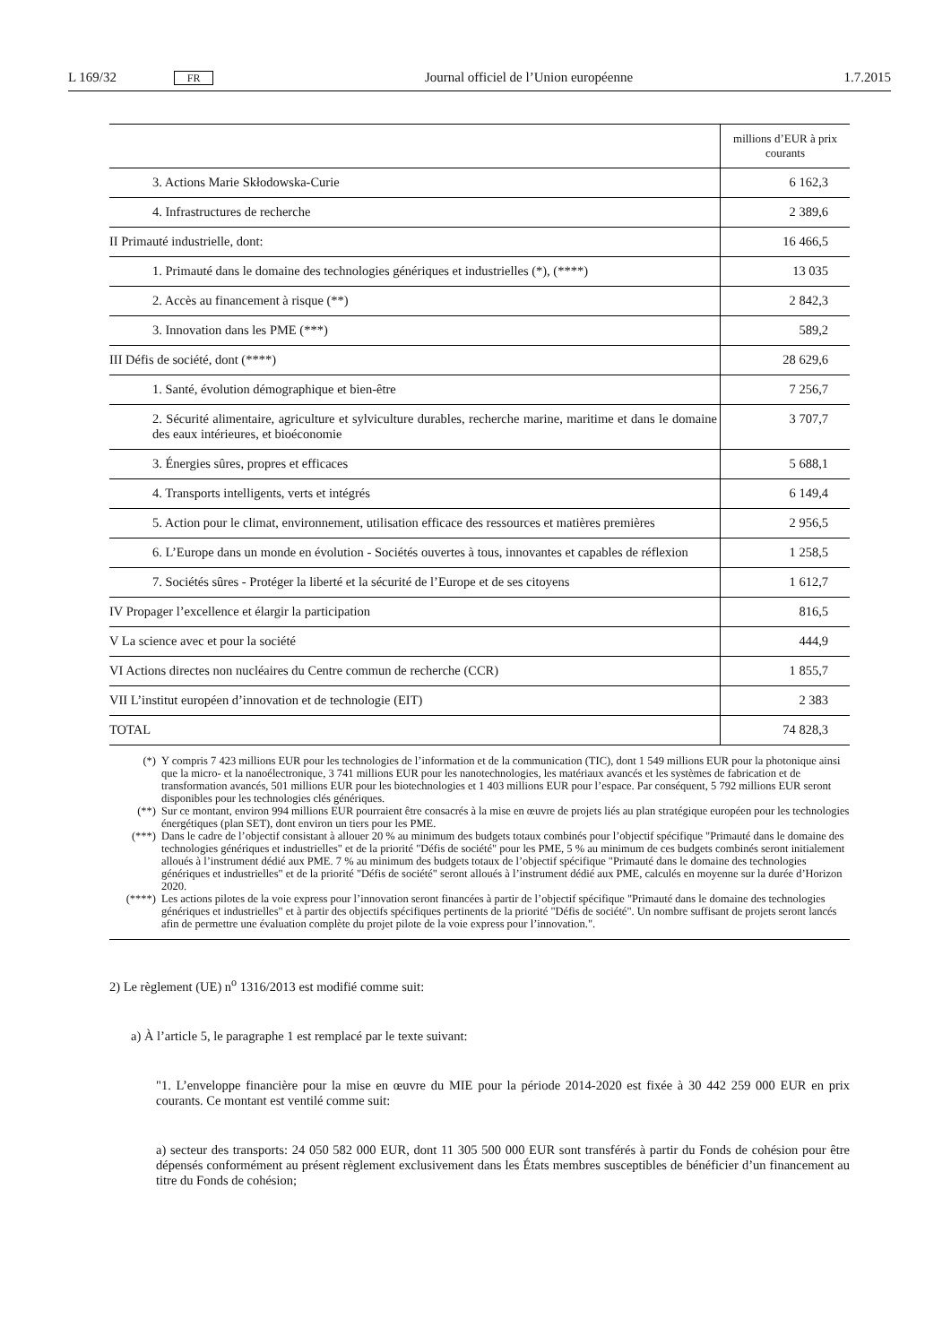L 169/32 FR Journal officiel de l’Union européenne 1.7.2015
| | millions d’EUR à prix courants |
| 3. Actions Marie Skłodowska-Curie | 6 162,3 |
| 4. Infrastructures de recherche | 2 389,6 |
| II Primauté industrielle, dont: | 16 466,5 |
| 1. Primauté dans le domaine des technologies génériques et industrielles (*), (****) | 13 035 |
| 2. Accès au financement à risque (**) | 2 842,3 |
| 3. Innovation dans les PME (***) | 589,2 |
| III Défis de société, dont (****) | 28 629,6 |
| 1. Santé, évolution démographique et bien-être | 7 256,7 |
| 2. Sécurité alimentaire, agriculture et sylviculture durables, recherche marine, maritime et dans le domaine des eaux intérieures, et bioéconomie | 3 707,7 |
| 3. Énergies sûres, propres et efficaces | 5 688,1 |
| 4. Transports intelligents, verts et intégrés | 6 149,4 |
| 5. Action pour le climat, environnement, utilisation efficace des ressources et matières premières | 2 956,5 |
| 6. L’Europe dans un monde en évolution - Sociétés ouvertes à tous, innovantes et capables de réflexion | 1 258,5 |
| 7. Sociétés sûres - Protéger la liberté et la sécurité de l’Europe et de ses citoyens | 1 612,7 |
| IV Propager l’excellence et élargir la participation | 816,5 |
| V La science avec et pour la société | 444,9 |
| VI Actions directes non nucléaires du Centre commun de recherche (CCR) | 1 855,7 |
| VII L’institut européen d’innovation et de technologie (EIT) | 2 383 |
| TOTAL | 74 828,3 |
(*) Y compris 7 423 millions EUR pour les technologies de l’information et de la communication (TIC), dont 1 549 millions EUR pour la photonique ainsi que la micro- et la nanoélectronique, 3 741 millions EUR pour les nanotechnologies, les matériaux avancés et les systèmes de fabrication et de transformation avancés, 501 millions EUR pour les biotechnologies et 1 403 millions EUR pour l’espace. Par conséquent, 5 792 millions EUR seront disponibles pour les technologies clés génériques.
(**) Sur ce montant, environ 994 millions EUR pourraient être consacrés à la mise en œuvre de projets liés au plan stratégique européen pour les technologies énergétiques (plan SET), dont environ un tiers pour les PME.
(***) Dans le cadre de l’objectif consistant à allouer 20 % au minimum des budgets totaux combinés pour l’objectif spécifique "Primauté dans le domaine des technologies génériques et industrielles" et de la priorité "Défis de société" pour les PME, 5 % au minimum de ces budgets combinés seront initialement alloués à l’instrument dédié aux PME. 7 % au minimum des budgets totaux de l’objectif spécifique "Primauté dans le domaine des technologies génériques et industrielles" et de la priorité "Défis de société" seront alloués à l’instrument dédié aux PME, calculés en moyenne sur la durée d’Horizon 2020.
(****) Les actions pilotes de la voie express pour l’innovation seront financées à partir de l’objectif spécifique "Primauté dans le domaine des technologies génériques et industrielles" et à partir des objectifs spécifiques pertinents de la priorité "Défis de société". Un nombre suffisant de projets seront lancés afin de permettre une évaluation complète du projet pilote de la voie express pour l’innovation.".
2) Le règlement (UE) n<sup>o</sup> 1316/2013 est modifié comme suit:
a) À l’article 5, le paragraphe 1 est remplacé par le texte suivant:
"1. L’enveloppe financière pour la mise en œuvre du MIE pour la période 2014-2020 est fixée à 30 442 259 000 EUR en prix courants. Ce montant est ventilé comme suit:
a) secteur des transports: 24 050 582 000 EUR, dont 11 305 500 000 EUR sont transférés à partir du Fonds de cohésion pour être dépensés conformément au présent règlement exclusivement dans les États membres susceptibles de bénéficier d’un financement au titre du Fonds de cohésion;